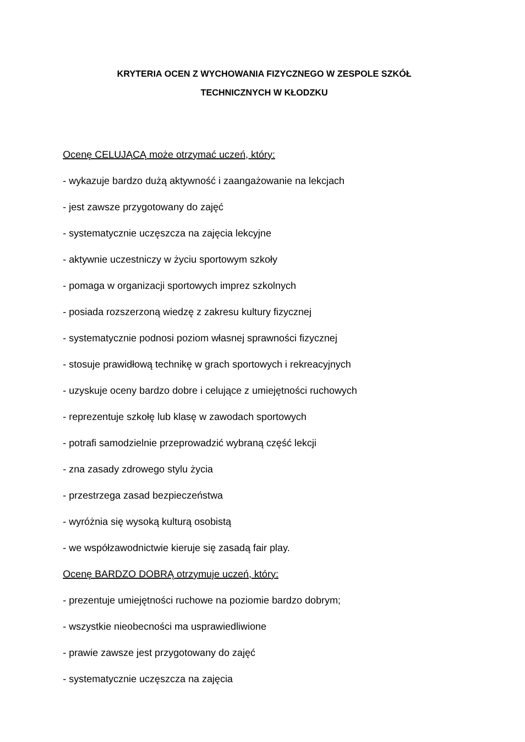KRYTERIA OCEN Z WYCHOWANIA FIZYCZNEGO W ZESPOLE SZKÓŁ
TECHNICZNYCH W KŁODZKU
Ocenę CELUJĄCĄ może otrzymać uczeń, który:
- wykazuje bardzo dużą aktywność i zaangażowanie na lekcjach
- jest zawsze przygotowany do zajęć
- systematycznie uczęszcza na zajęcia lekcyjne
- aktywnie uczestniczy w życiu sportowym szkoły
- pomaga w organizacji sportowych imprez szkolnych
- posiada rozszerzoną wiedzę z zakresu kultury fizycznej
- systematycznie podnosi poziom własnej sprawności fizycznej
- stosuje prawidłową technikę w grach sportowych i rekreacyjnych
- uzyskuje oceny bardzo dobre i celujące z umiejętności ruchowych
- reprezentuje szkołę lub klasę w zawodach sportowych
- potrafi samodzielnie przeprowadzić wybraną część lekcji
- zna zasady zdrowego stylu życia
- przestrzega zasad bezpieczeństwa
- wyróżnia się wysoką kulturą osobistą
- we współzawodnictwie kieruje się zasadą fair play.
Ocenę BARDZO DOBRĄ otrzymuje uczeń, który:
- prezentuje umiejętności ruchowe na poziomie bardzo dobrym;
- wszystkie nieobecności ma usprawiedliwione
- prawie zawsze jest przygotowany do zajęć
- systematycznie uczęszcza na zajęcia